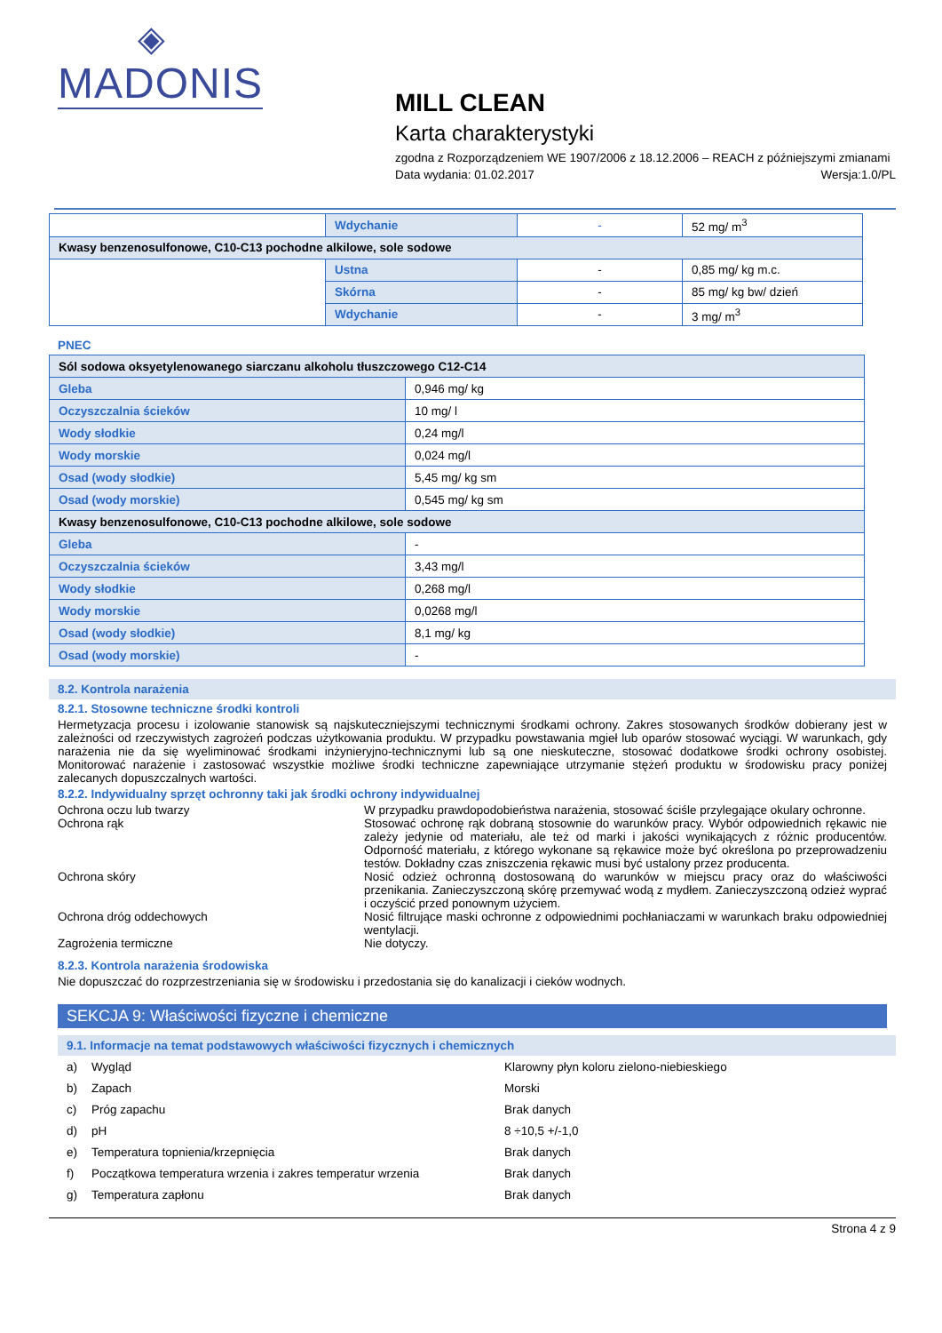◈
MADONIS
MILL CLEAN
Karta charakterystyki
zgodna z Rozporządzeniem WE 1907/2006 z 18.12.2006 – REACH z późniejszymi zmianami
Data wydania: 01.02.2017 Wersja:1.0/PL
| | Wdychanie | - | 52 mg/ m<sup>3</sup> |
| Kwasy benzenosulfonowe, C10-C13 pochodne alkilowe, sole sodowe | | | |
| | Ustna | - | 0,85 mg/ kg m.c. |
| | Skórna | - | 85 mg/ kg bw/ dzień |
| | Wdychanie | - | 3 mg/ m<sup>3</sup> |
PNEC
| Sól sodowa oksyetylenowanego siarczanu alkoholu tłuszczowego C12-C14 | |
| Gleba | 0,946 mg/ kg |
| Oczyszczalnia ścieków | 10 mg/ l |
| Wody słodkie | 0,24 mg/l |
| Wody morskie | 0,024 mg/l |
| Osad (wody słodkie) | 5,45 mg/ kg sm |
| Osad (wody morskie) | 0,545 mg/ kg sm |
| Kwasy benzenosulfonowe, C10-C13 pochodne alkilowe, sole sodowe | |
| Gleba | - |
| Oczyszczalnia ścieków | 3,43 mg/l |
| Wody słodkie | 0,268 mg/l |
| Wody morskie | 0,0268 mg/l |
| Osad (wody słodkie) | 8,1 mg/ kg |
| Osad (wody morskie) | - |
8.2. Kontrola narażenia
8.2.1. Stosowne techniczne środki kontroli
Hermetyzacja procesu i izolowanie stanowisk są najskuteczniejszymi technicznymi środkami ochrony. Zakres stosowanych środków dobierany jest w zależności od rzeczywistych zagrożeń podczas użytkowania produktu. W przypadku powstawania mgieł lub oparów stosować wyciągi. W warunkach, gdy narażenia nie da się wyeliminować środkami inżynieryjno-technicznymi lub są one nieskuteczne, stosować dodatkowe środki ochrony osobistej. Monitorować narażenie i zastosować wszystkie możliwe środki techniczne zapewniające utrzymanie stężeń produktu w środowisku pracy poniżej zalecanych dopuszczalnych wartości.
8.2.2. Indywidualny sprzęt ochronny taki jak środki ochrony indywidualnej
Ochrona oczu lub twarzy W przypadku prawdopodobieństwa narażenia, stosować ściśle przylegające okulary ochronne.
Ochrona rąk Stosować ochronę rąk dobraną stosownie do warunków pracy. Wybór odpowiednich rękawic nie zależy jedynie od materiału, ale też od marki i jakości wynikających z różnic producentów. Odporność materiału, z którego wykonane są rękawice może być określona po przeprowadzeniu testów. Dokładny czas zniszczenia rękawic musi być ustalony przez producenta.
Ochrona skóry Nosić odzież ochronną dostosowaną do warunków w miejscu pracy oraz do właściwości przenikania. Zanieczyszczoną skórę przemywać wodą z mydłem. Zanieczyszczoną odzież wyprać i oczyścić przed ponownym użyciem.
Ochrona dróg oddechowych Nosić filtrujące maski ochronne z odpowiednimi pochłaniaczami w warunkach braku odpowiedniej wentylacji.
Zagrożenia termiczne Nie dotyczy.
8.2.3. Kontrola narażenia środowiska
Nie dopuszczać do rozprzestrzeniania się w środowisku i przedostania się do kanalizacji i cieków wodnych.
SEKCJA 9: Właściwości fizyczne i chemiczne
9.1. Informacje na temat podstawowych właściwości fizycznych i chemicznych
a) Wygląd Klarowny płyn koloru zielono-niebieskiego
b) Zapach Morski
c) Próg zapachu Brak danych
d) pH 8 ÷10,5 +/-1,0
e) Temperatura topnienia/krzepnięcia Brak danych
f) Początkowa temperatura wrzenia i zakres temperatur wrzenia Brak danych
g) Temperatura zapłonu Brak danych
Strona 4 z 9